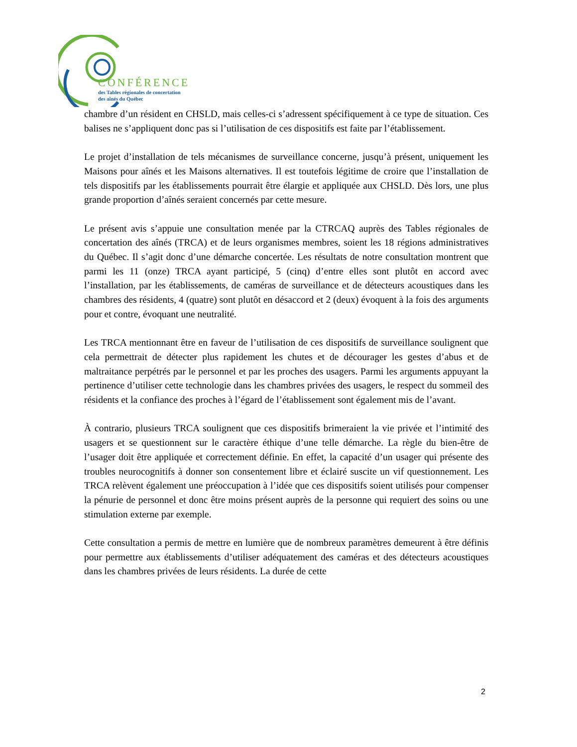CONFÉRENCE
des Tables régionales de concertation
des aînés du Québec
chambre d’un résident en CHSLD, mais celles-ci s’adressent spécifiquement à ce type de situation. Ces balises ne s’appliquent donc pas si l’utilisation de ces dispositifs est faite par l’établissement.
Le projet d’installation de tels mécanismes de surveillance concerne, jusqu’à présent, uniquement les Maisons pour aînés et les Maisons alternatives. Il est toutefois légitime de croire que l’installation de tels dispositifs par les établissements pourrait être élargie et appliquée aux CHSLD. Dès lors, une plus grande proportion d’aînés seraient concernés par cette mesure.
Le présent avis s’appuie une consultation menée par la CTRCAQ auprès des Tables régionales de concertation des aînés (TRCA) et de leurs organismes membres, soient les 18 régions administratives du Québec. Il s’agit donc d’une démarche concertée. Les résultats de notre consultation montrent que parmi les 11 (onze) TRCA ayant participé, 5 (cinq) d’entre elles sont plutôt en accord avec l’installation, par les établissements, de caméras de surveillance et de détecteurs acoustiques dans les chambres des résidents, 4 (quatre) sont plutôt en désaccord et 2 (deux) évoquent à la fois des arguments pour et contre, évoquant une neutralité.
Les TRCA mentionnant être en faveur de l’utilisation de ces dispositifs de surveillance soulignent que cela permettrait de détecter plus rapidement les chutes et de décourager les gestes d’abus et de maltraitance perpétrés par le personnel et par les proches des usagers. Parmi les arguments appuyant la pertinence d’utiliser cette technologie dans les chambres privées des usagers, le respect du sommeil des résidents et la confiance des proches à l’égard de l’établissement sont également mis de l’avant.
À contrario, plusieurs TRCA soulignent que ces dispositifs brimeraient la vie privée et l’intimité des usagers et se questionnent sur le caractère éthique d’une telle démarche. La règle du bien-être de l’usager doit être appliquée et correctement définie. En effet, la capacité d’un usager qui présente des troubles neurocognitifs à donner son consentement libre et éclairé suscite un vif questionnement. Les TRCA relèvent également une préoccupation à l’idée que ces dispositifs soient utilisés pour compenser la pénurie de personnel et donc être moins présent auprès de la personne qui requiert des soins ou une stimulation externe par exemple.
Cette consultation a permis de mettre en lumière que de nombreux paramètres demeurent à être définis pour permettre aux établissements d’utiliser adéquatement des caméras et des détecteurs acoustiques dans les chambres privées de leurs résidents. La durée de cette
2